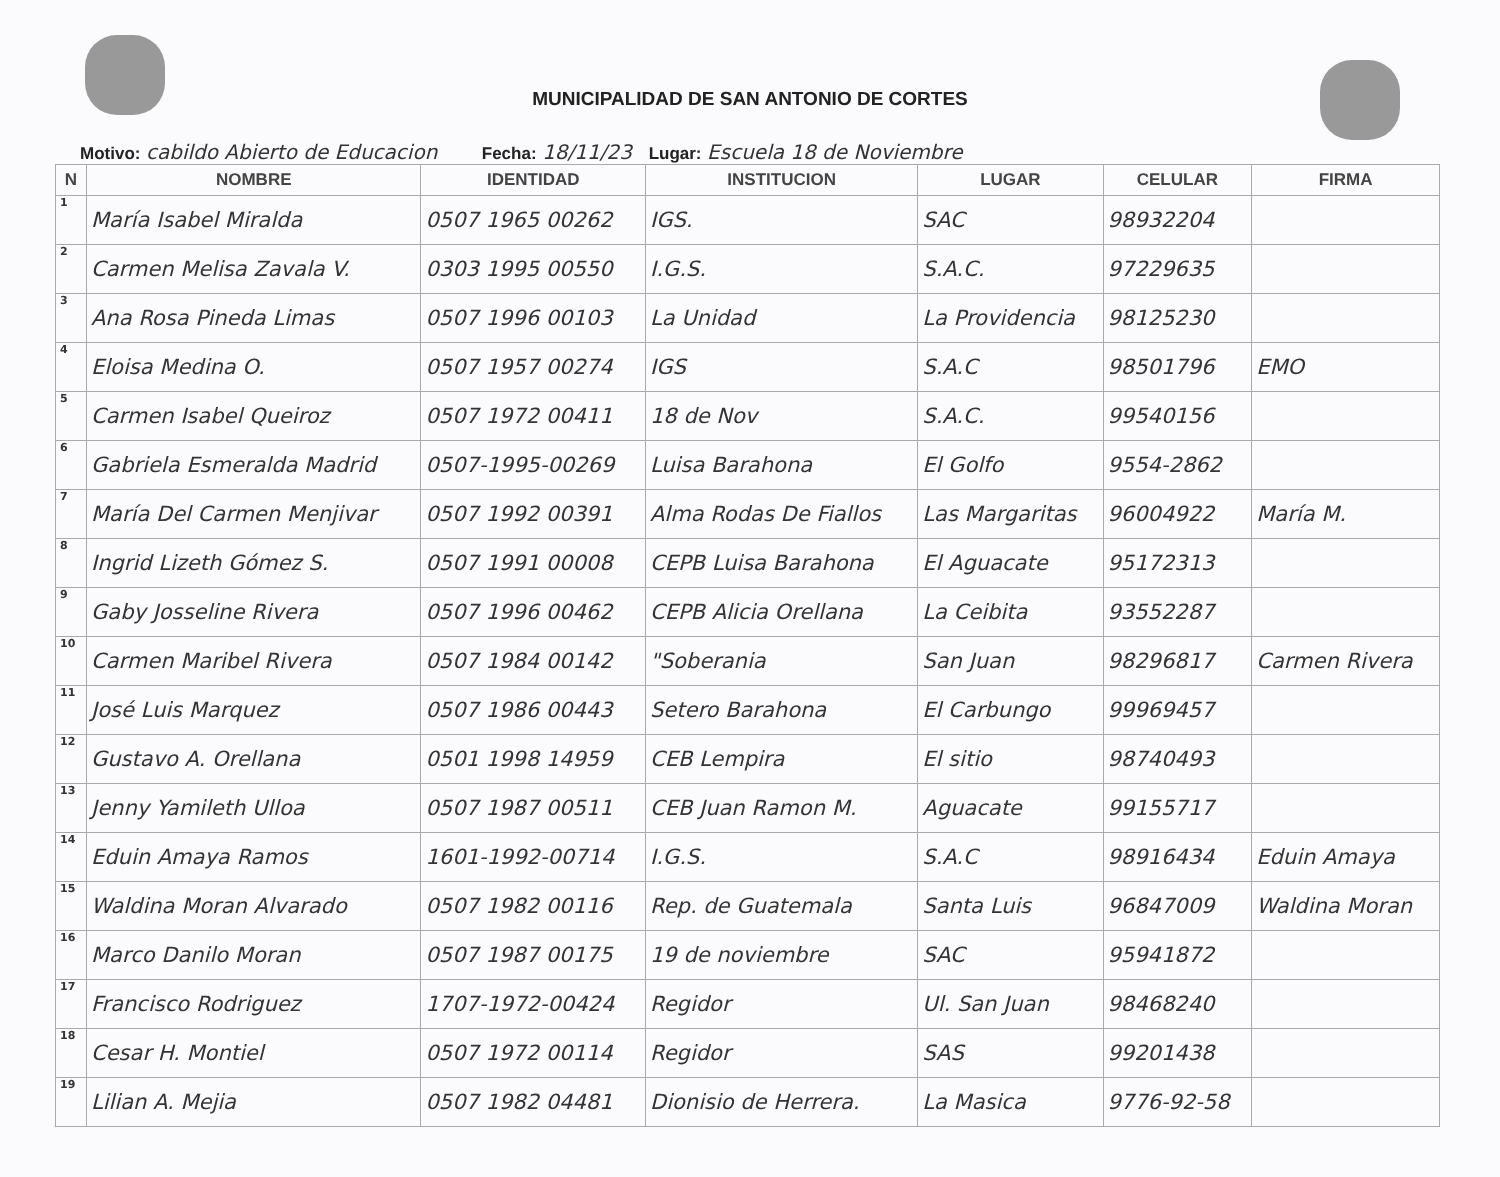MUNICIPALIDAD DE SAN ANTONIO DE CORTES
Motivo: cabildo Abierto de Educacion Fecha: 18/11/23 Lugar: Escuela 18 de Noviembre
| N | NOMBRE | IDENTIDAD | INSTITUCION | LUGAR | CELULAR | FIRMA |
| --- | --- | --- | --- | --- | --- | --- |
| 1 | María Isabel Miralda | 0507 1965 00262 | IGS. | SAC | 98932204 | |
| 2 | Carmen Melisa Zavala V. | 0303 1995 00550 | I.G.S. | S.A.C. | 97229635 | |
| 3 | Ana Rosa Pineda Limas | 0507 1996 00103 | La Unidad | La Providencia | 98125230 | |
| 4 | Eloisa Medina O. | 0507 1957 00274 | IGS | S.A.C | 98501796 | EMO |
| 5 | Carmen Isabel Queiroz | 0507 1972 00411 | 18 de Nov | S.A.C. | 99540156 | |
| 6 | Gabriela Esmeralda Madrid | 0507-1995-00269 | Luisa Barahona | El Golfo | 9554-2862 | |
| 7 | María Del Carmen Menjivar | 0507 1992 00391 | Alma Rodas De Fiallos | Las Margaritas | 96004922 | María M. |
| 8 | Ingrid Lizeth Gómez S. | 0507 1991 00008 | CEPB Luisa Barahona | El Aguacate | 95172313 | |
| 9 | Gaby Josseline Rivera | 0507 1996 00462 | CEPB Alicia Orellana | La Ceibita | 93552287 | |
| 10 | Carmen Maribel Rivera | 0507 1984 00142 | "Soberania | San Juan | 98296817 | Carmen Rivera |
| 11 | José Luis Marquez | 0507 1986 00443 | Setero Barahona | El Carbungo | 99969457 | |
| 12 | Gustavo A. Orellana | 0501 1998 14959 | CEB Lempira | El sitio | 98740493 | |
| 13 | Jenny Yamileth Ulloa | 0507 1987 00511 | CEB Juan Ramon M. | Aguacate | 99155717 | |
| 14 | Eduin Amaya Ramos | 1601-1992-00714 | I.G.S. | S.A.C | 98916434 | Eduin Amaya |
| 15 | Waldina Moran Alvarado | 0507 1982 00116 | Rep. de Guatemala | Santa Luis | 96847009 | Waldina Moran |
| 16 | Marco Danilo Moran | 0507 1987 00175 | 19 de noviembre | SAC | 95941872 | |
| 17 | Francisco Rodriguez | 1707-1972-00424 | Regidor | Ul. San Juan | 98468240 | |
| 18 | Cesar H. Montiel | 0507 1972 00114 | Regidor | SAS | 99201438 | |
| 19 | Lilian A. Mejia | 0507 1982 04481 | Dionisio de Herrera. | La Masica | 9776-92-58 | |